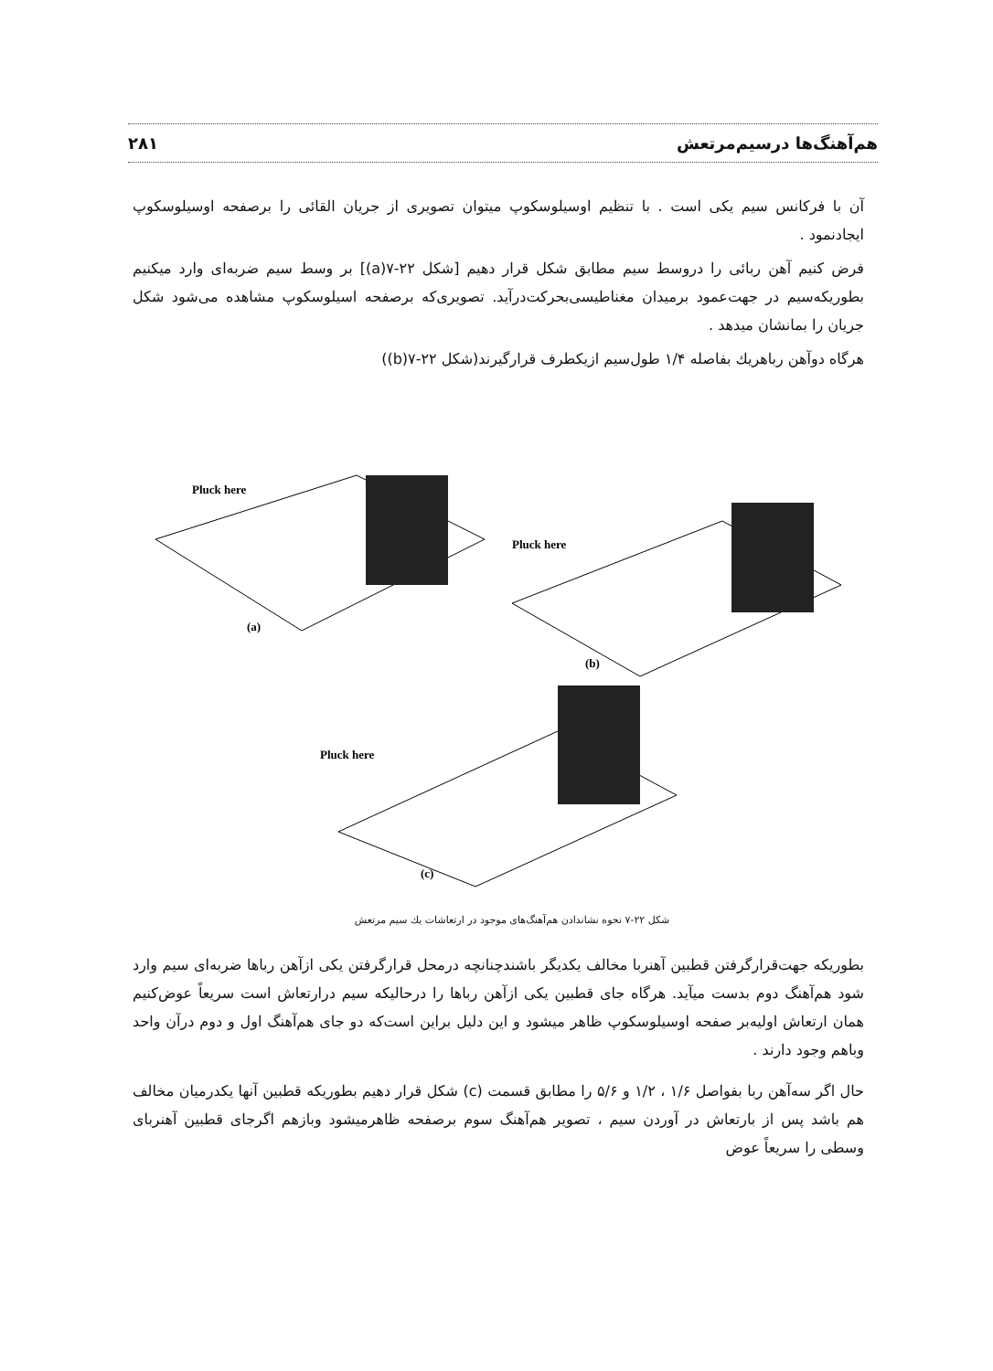هم‌آهنگ‌ها درسیم‌مرتعش ۲۸۱
آن با فرکانس سیم یکی است . با تنظیم اوسیلوسکوپ میتوان تصویری از جریان القائی را برصفحه اوسیلوسکوپ ایجادنمود .
فرض کنیم آهن ربائی را دروسط سیم مطابق شکل قرار دهیم [شکل ۲۲-۷(a)] بر وسط سیم ضربه‌ای وارد میکنیم بطوریکه‌سیم در جهت‌عمود برمیدان مغناطیسی‌بحرکت‌درآید. تصویری‌که برصفحه اسیلوسکوپ مشاهده می‌شود شکل جریان را بمانشان میدهد .
هرگاه دوآهن رباهریك بفاصله ۱/۴ طول‌سیم ازیکطرف قرارگیرند(شکل ۲۲-۷(b))
Pluck here
(a)
Pluck here
(b)
Pluck here
(c)
شکل ۲۲-۷ نحوه نشاندادن هم‌آهنگ‌های موجود در ارتعاشات یك سیم مرتعش
بطوریکه جهت‌قرارگرفتن قطبین آهنربا مخالف یکدیگر باشندچنانچه درمحل قرارگرفتن یکی ازآهن رباها ضربه‌ای سیم وارد شود هم‌آهنگ دوم بدست میآید. هرگاه جای قطبین یکی ازآهن رباها را درحالیکه سیم درارتعاش است سریعاً عوض‌کنیم همان ارتعاش اولیه‌بر صفحه اوسیلوسکوپ ظاهر میشود و این دلیل براین است‌که دو جای هم‌آهنگ اول و دوم درآن واحد وباهم وجود دارند .
حال اگر سه‌آهن ربا بفواصل ۱/۶ ، ۱/۲ و ۵/۶ را مطابق قسمت (c) شکل قرار دهیم بطوریکه قطبین آنها یکدرمیان مخالف هم باشد پس از بارتعاش در آوردن سیم ، تصویر هم‌آهنگ سوم برصفحه ظاهرمیشود وبازهم اگرجای قطبین آهنربای وسطی را سریعاً عوض